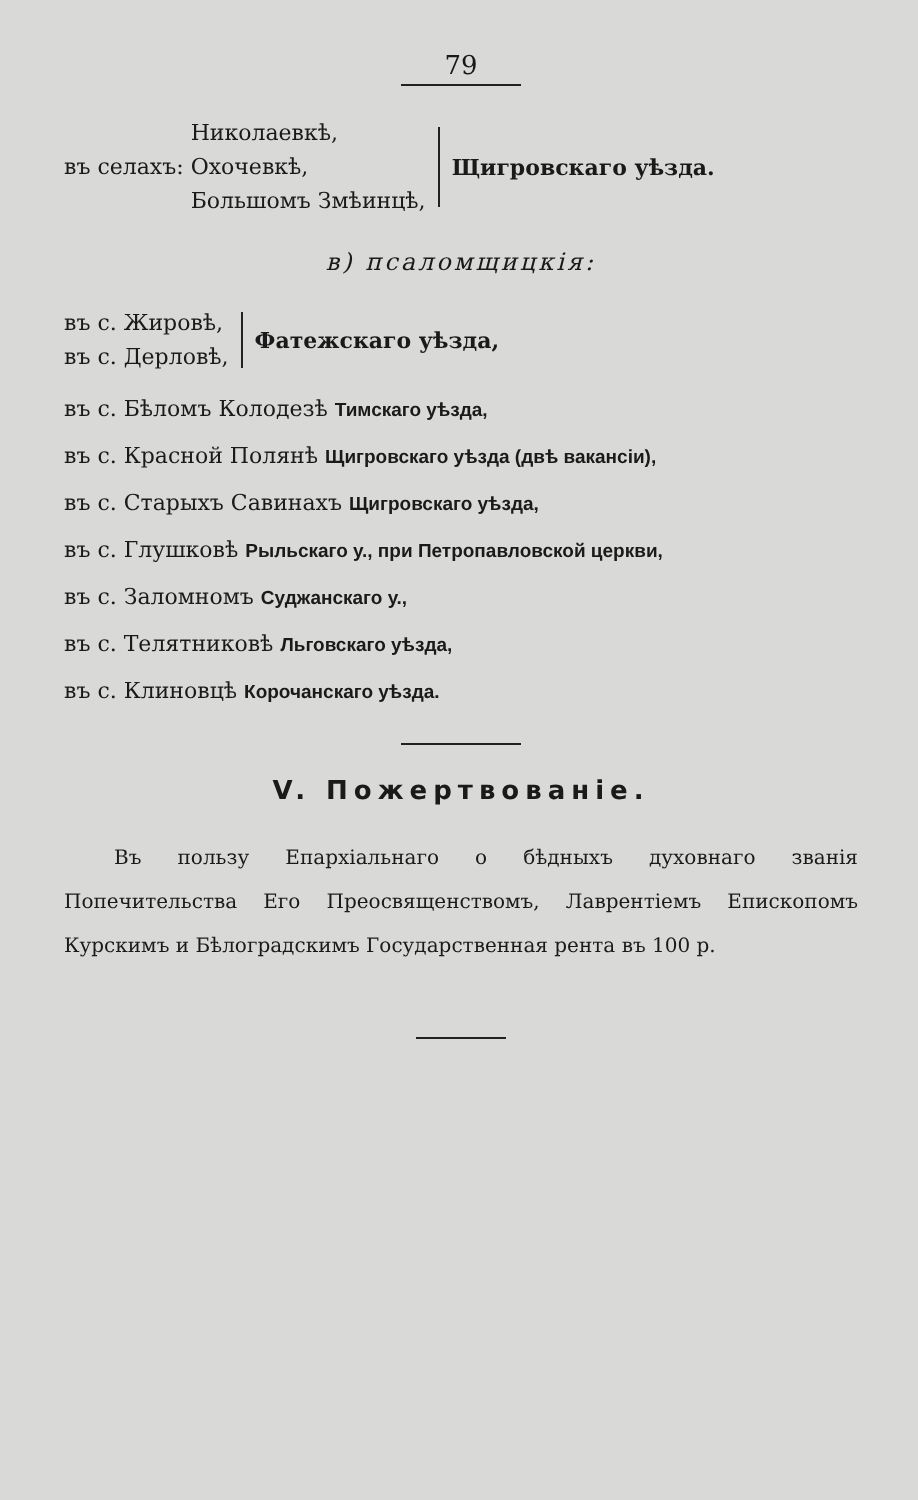79
въ селахъ:
Николаевкѣ,
Охочевкѣ,
Большомъ Змѣинцѣ,
Щигровскаго уѣзда.
в) псаломщицкія:
въ с. Жировѣ,
въ с. Дерловѣ,
Фатежскаго уѣзда,
въ с. Бѣломъ Колодезѣ Тимскаго уѣзда,
въ с. Красной Полянѣ Щигровскаго уѣзда (двѣ вакансіи),
въ с. Старыхъ Савинахъ Щигровскаго уѣзда,
въ с. Глушковѣ Рыльскаго у., при Петропавловской церкви,
въ с. Заломномъ Суджанскаго у.,
въ с. Телятниковѣ Льговскаго уѣзда,
въ с. Клиновцѣ Корочанскаго уѣзда.
V. Пожертвованіе.
Въ пользу Епархіальнаго о бѣдныхъ духовнаго званія Попечительства Его Преосвященствомъ, Лаврентіемъ Епископомъ Курскимъ и Бѣлоградскимъ Государственная рента въ 100 р.